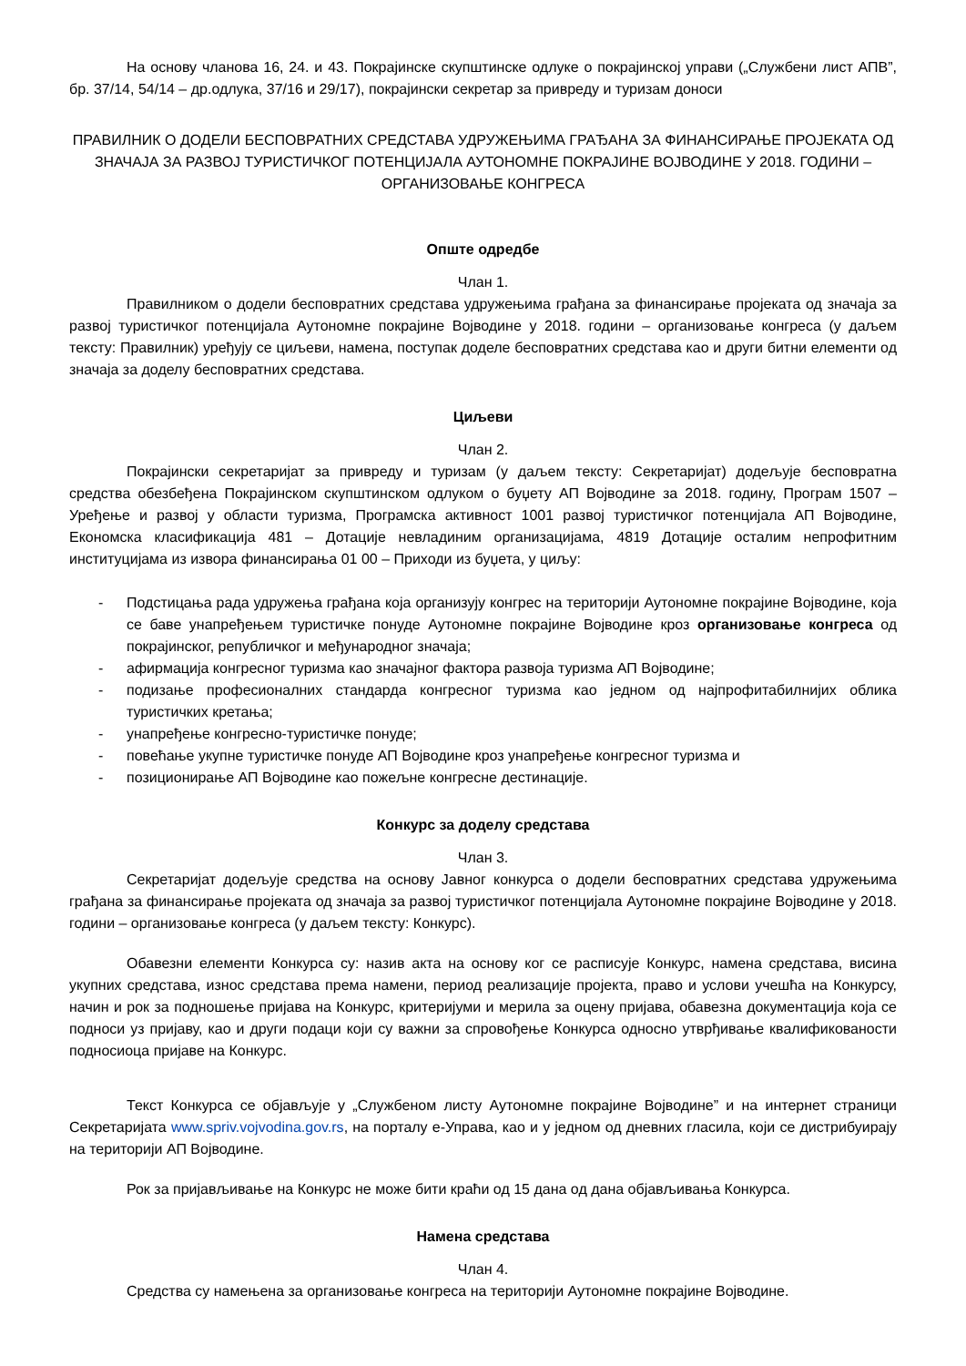На основу чланова 16, 24. и 43. Покрајинске скупштинске одлуке о покрајинској управи („Службени лист АПВ”, бр. 37/14, 54/14 – др.одлука, 37/16 и 29/17), покрајински секретар за привреду и туризам доноси
ПРАВИЛНИК О ДОДЕЛИ БЕСПОВРАТНИХ СРЕДСТАВА УДРУЖЕЊИМА ГРАЂАНА ЗА ФИНАНСИРАЊЕ ПРОЈЕКАТА ОД ЗНАЧАЈА ЗА РАЗВОЈ ТУРИСТИЧКОГ ПОТЕНЦИЈАЛА АУТОНОМНЕ ПОКРАЈИНЕ ВОЈВОДИНЕ У 2018. ГОДИНИ – ОРГАНИЗОВАЊЕ КОНГРЕСА
Опште одредбе
Члан 1.
Правилником о додели бесповратних средстава удружењима грађана за финансирање пројеката од значаја за развој туристичког потенцијала Аутономне покрајине Војводине у 2018. години – организовање конгреса (у даљем тексту: Правилник) уређују се циљеви, намена, поступак доделе бесповратних средстава као и други битни елементи од значаја за доделу бесповратних средстава.
Циљеви
Члан 2.
Покрајински секретаријат за привреду и туризам (у даљем тексту: Секретаријат) додељује бесповратна средства обезбеђена Покрајинском скупштинском одлуком о буџету АП Војводине за 2018. годину, Програм 1507 – Уређење и развој у области туризма, Програмска активност 1001 развој туристичког потенцијала АП Војводине, Економска класификација 481 – Дотације невладиним организацијама, 4819 Дотације осталим непрофитним институцијама из извора финансирања 01 00 – Приходи из буџета, у циљу:
- Подстицања рада удружења грађана која организују конгрес на територији Аутономне покрајине Војводине, која се баве унапређењем туристичке понуде Аутономне покрајине Војводине кроз организовање конгреса од покрајинског, републичког и међународног значаја;
- афирмација конгресног туризма као значајног фактора развоја туризма АП Војводине;
- подизање професионалних стандарда конгресног туризма као једном од најпрофитабилнијих облика туристичких кретања;
- унапређење конгресно-туристичке понуде;
- повећање укупне туристичке понуде АП Војводине кроз унапређење конгресног туризма и
- позиционирање АП Војводине као пожељне конгресне дестинације.
Конкурс за доделу средстава
Члан 3.
Секретаријат додељује средства на основу Јавног конкурса о додели бесповратних средстава удружењима грађана за финансирање пројеката од значаја за развој туристичког потенцијала Аутономне покрајине Војводине у 2018. години – организовање конгреса (у даљем тексту: Конкурс).
Обавезни елементи Конкурса су: назив акта на основу ког се расписује Конкурс, намена средстава, висина укупних средстава, износ средстава према намени, период реализације пројекта, право и услови учешћа на Конкурсу, начин и рок за подношење пријава на Конкурс, критеријуми и мерила за оцену пријава, обавезна документација која се подноси уз пријаву, као и други подаци који су важни за спровођење Конкурса односно утврђивање квалификованости подносиоца пријаве на Конкурс.
Текст Конкурса се објављује у „Службеном листу Аутономне покрајине Војводине” и на интернет страници Секретаријата www.spriv.vojvodina.gov.rs, на порталу е-Управа, као и у једном од дневних гласила, који се дистрибуирају на територији АП Војводине.
Рок за пријављивање на Конкурс не може бити краћи од 15 дана од дана објављивања Конкурса.
Намена средстава
Члан 4.
Средства су намењена за организовање конгреса на територији Аутономне покрајине Војводине.